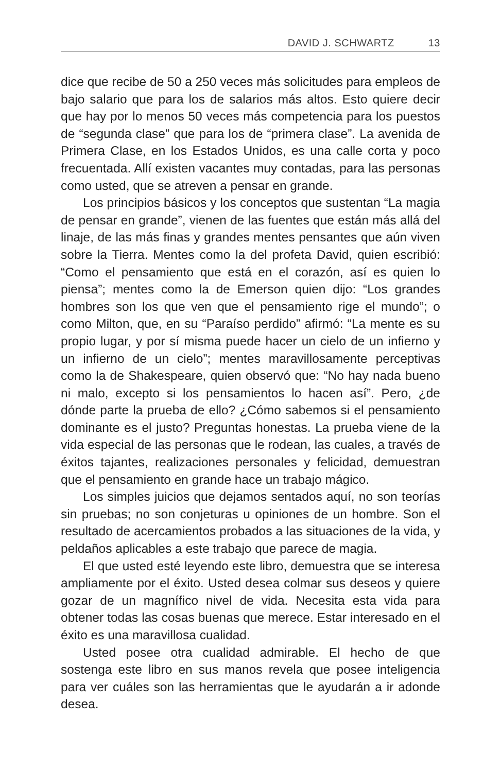DAVID J. SCHWARTZ 13
dice que recibe de 50 a 250 veces más solicitudes para empleos de bajo salario que para los de salarios más altos. Esto quiere decir que hay por lo menos 50 veces más competencia para los puestos de “segunda clase” que para los de “primera clase”. La avenida de Primera Clase, en los Estados Unidos, es una calle corta y poco frecuentada. Allí existen vacantes muy contadas, para las personas como usted, que se atreven a pensar en grande.
Los principios básicos y los conceptos que sustentan “La magia de pensar en grande”, vienen de las fuentes que están más allá del linaje, de las más finas y grandes mentes pensantes que aún viven sobre la Tierra. Mentes como la del profeta David, quien escribió: “Como el pensamiento que está en el corazón, así es quien lo piensa”; mentes como la de Emerson quien dijo: “Los grandes hombres son los que ven que el pensamiento rige el mundo”; o como Milton, que, en su “Paraíso perdido” afirmó: “La mente es su propio lugar, y por sí misma puede hacer un cielo de un infierno y un infierno de un cielo”; mentes maravillosamente perceptivas como la de Shakespeare, quien observó que: “No hay nada bueno ni malo, excepto si los pensamientos lo hacen así”. Pero, ¿de dónde parte la prueba de ello? ¿Cómo sabemos si el pensamiento dominante es el justo? Preguntas honestas. La prueba viene de la vida especial de las personas que le rodean, las cuales, a través de éxitos tajantes, realizaciones personales y felicidad, demuestran que el pensamiento en grande hace un trabajo mágico.
Los simples juicios que dejamos sentados aquí, no son teorías sin pruebas; no son conjeturas u opiniones de un hombre. Son el resultado de acercamientos probados a las situaciones de la vida, y peldaños aplicables a este trabajo que parece de magia.
El que usted esté leyendo este libro, demuestra que se interesa ampliamente por el éxito. Usted desea colmar sus deseos y quiere gozar de un magnífico nivel de vida. Necesita esta vida para obtener todas las cosas buenas que merece. Estar interesado en el éxito es una maravillosa cualidad.
Usted posee otra cualidad admirable. El hecho de que sostenga este libro en sus manos revela que posee inteligencia para ver cuáles son las herramientas que le ayudarán a ir adonde desea.